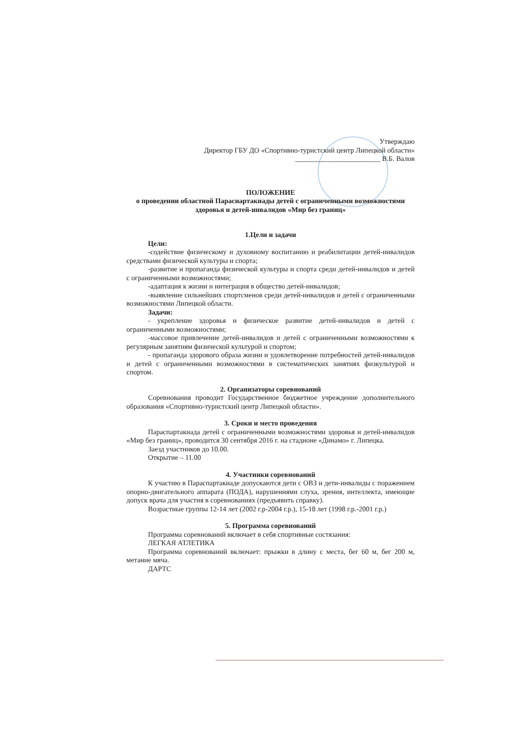Утверждаю
Директор ГБУ ДО «Спортивно-туристский центр Липецкой области»
________________________ В.Б. Валов
ПОЛОЖЕНИЕ
о проведении областной Парасиартакиады детей с ограниченными возможностями здоровья и детей-инвалидов «Мир без границ»
1.Цели и задачи
Цели:
-содействие физическому и духовному воспитанию и реабилитации детей-инвалидов средствами физической культуры и спорта;
-развитие и пропаганда физической культуры и спорта среди детей-инвалидов и детей с ограниченными возможностями;
-адаптация к жизни и интеграция в общество детей-инвалидов;
-выявление сильнейших спортсменов среди детей-инвалидов и детей с ограниченными возможностями Липецкой области.
Задачи:
- укрепление здоровья и физическое развитие детей-инвалидов и детей с ограниченными возможностями;
-массовое привлечение детей-инвалидов и детей с ограниченными возможностями к регулярным занятиям физической культурой и спортом;
- пропаганда здорового образа жизни и удовлетворение потребностей детей-инвалидов и детей с ограниченными возможностями в систематических занятиях физкультурой и спортом.
2. Организаторы соревнований
Соревнования проводит Государственное бюджетное учреждение дополнительного образования «Спортивно-туристский центр Липецкой области».
3. Сроки и место проведения
Параспартакиада детей с ограниченными возможностями здоровья и детей-инвалидов «Мир без границ», проводится 30 сентября 2016 г. на стадионе «Динамо» г. Липецка.
Заезд участников до 10.00.
Открытие – 11.00
4. Участники соревнований
К участию в Параспартакиаде допускаются дети с ОВЗ и дети-инвалиды с поражением опорно-двигательного аппарата (ПОДА), нарушениями слуха, зрения, интеллекта, имеющие допуск врача для участия в соревнованиях (предъявить справку).
Возрастные группы 12-14 лет (2002 г.р-2004 г.р.), 15-18 лет (1998 г.р.-2001 г.р.)
5. Программа соревнований
Программа соревнований включает в себя спортивные состязания:
ЛЕГКАЯ АТЛЕТИКА
Программа соревнований включает: прыжки в длину с места, бег 60 м, бег 200 м, метание мяча.
ДАРТС